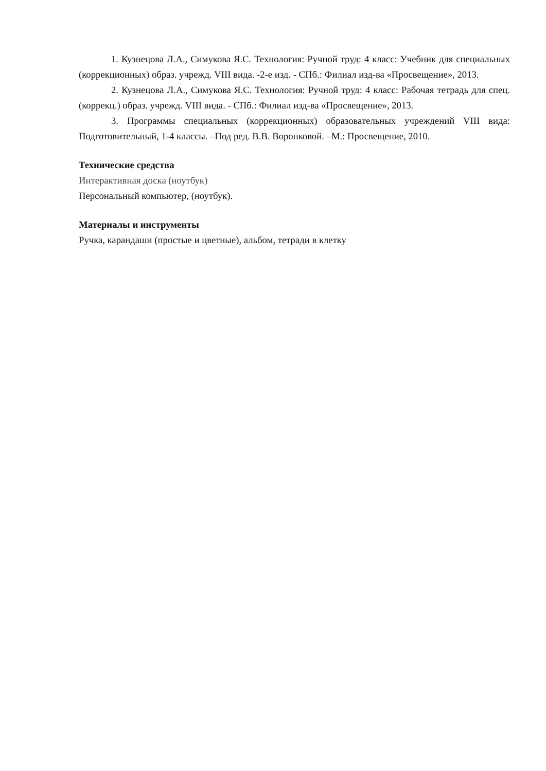1. Кузнецова Л.А., Симукова Я.С. Технология: Ручной труд: 4 класс: Учебник для специальных (коррекционных) образ. учрежд. VIII вида. -2-е изд. - СПб.: Филиал изд-ва «Просвещение», 2013.
2. Кузнецова Л.А., Симукова Я.С. Технология: Ручной труд: 4 класс: Рабочая тетрадь для спец. (коррекц.) образ. учрежд. VIII вида. - СПб.: Филиал изд-ва «Просвещение», 2013.
3. Программы специальных (коррекционных) образовательных учреждений VIII вида: Подготовительный, 1-4 классы. –Под ред. В.В. Воронковой. –М.: Просвещение, 2010.
Технические средства
Интерактивная доска (ноутбук)
Персональный компьютер, (ноутбук).
Материалы и инструменты
Ручка, карандаши (простые и цветные), альбом, тетради в клетку